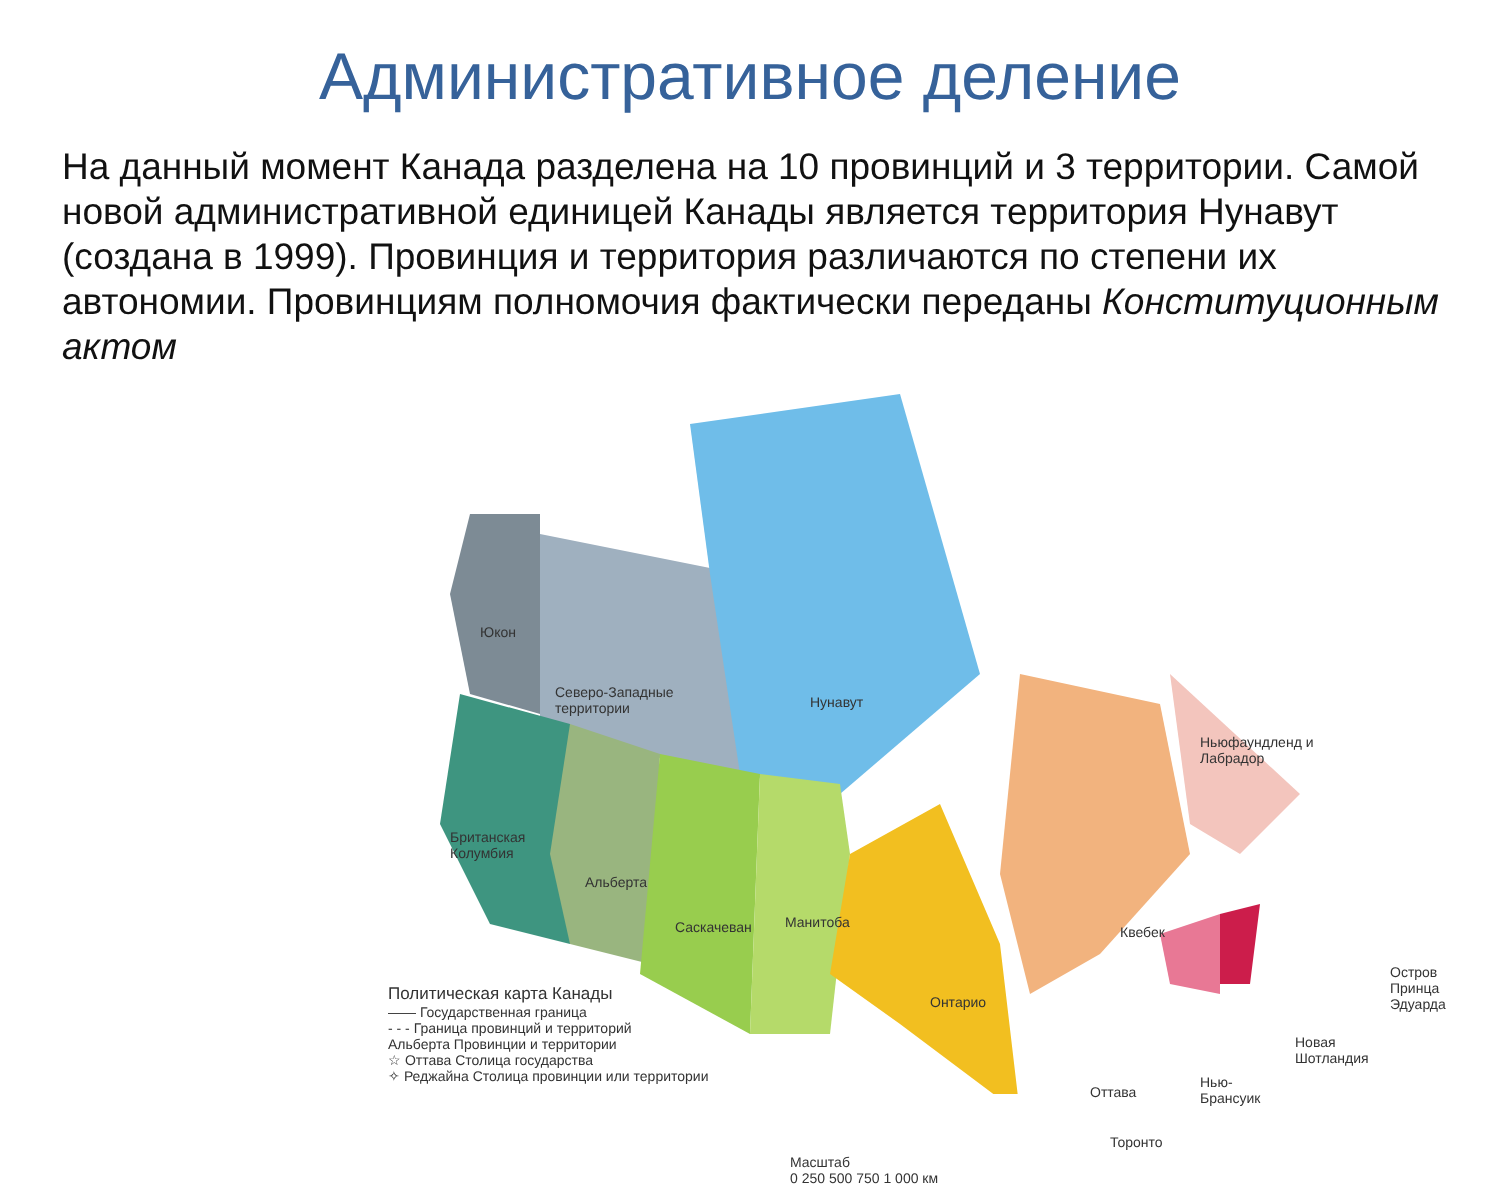Административное деление
На данный момент Канада разделена на 10 провинций и 3 территории. Самой новой административной единицей Канады является территория Нунавут (создана в 1999). Провинция и территория различаются по степени их автономии. Провинциям полномочия фактически переданы Конституционным актом
Юкон
Северо-Западные
территории Нунавут
Британская
Колумбия
Альберта
Саскачеван Манитоба
Онтарио
Квебек
Ньюфаундленд и Лабрадор
Остров
Принца
Эдуарда
Новая
Шотландия
Нью-
Брансуик Оттава
Торонто
Политическая карта Канады
—— Государственная граница
- - - Граница провинций и территорий
Альберта Провинции и территории
☆ Оттава Столица государства
✧ Реджайна Столица провинции или территории
Масштаб
0 250 500 750 1 000 км